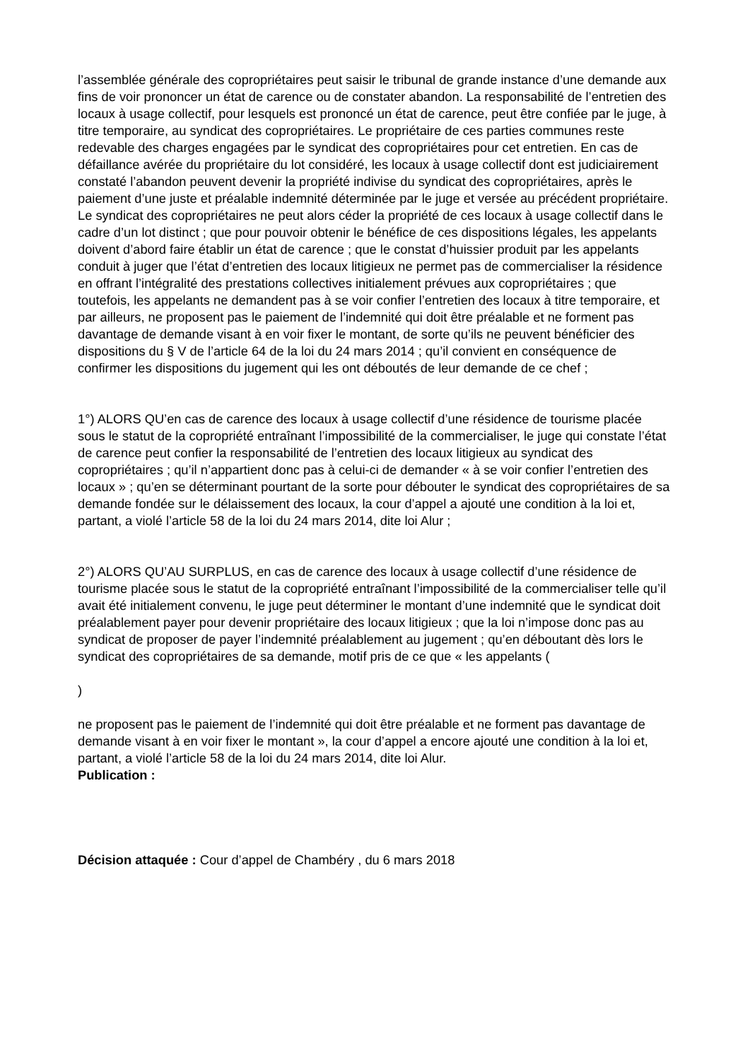l’assemblée générale des copropriétaires peut saisir le tribunal de grande instance d’une demande aux fins de voir prononcer un état de carence ou de constater abandon. La responsabilité de l’entretien des locaux à usage collectif, pour lesquels est prononcé un état de carence, peut être confiée par le juge, à titre temporaire, au syndicat des copropriétaires. Le propriétaire de ces parties communes reste redevable des charges engagées par le syndicat des copropriétaires pour cet entretien. En cas de défaillance avérée du propriétaire du lot considéré, les locaux à usage collectif dont est judiciairement constaté l’abandon peuvent devenir la propriété indivise du syndicat des copropriétaires, après le paiement d’une juste et préalable indemnité déterminée par le juge et versée au précédent propriétaire. Le syndicat des copropriétaires ne peut alors céder la propriété de ces locaux à usage collectif dans le cadre d’un lot distinct ; que pour pouvoir obtenir le bénéfice de ces dispositions légales, les appelants doivent d’abord faire établir un état de carence ; que le constat d’huissier produit par les appelants conduit à juger que l’état d’entretien des locaux litigieux ne permet pas de commercialiser la résidence en offrant l’intégralité des prestations collectives initialement prévues aux copropriétaires ; que toutefois, les appelants ne demandent pas à se voir confier l’entretien des locaux à titre temporaire, et par ailleurs, ne proposent pas le paiement de l’indemnité qui doit être préalable et ne forment pas davantage de demande visant à en voir fixer le montant, de sorte qu’ils ne peuvent bénéficier des dispositions du § V de l’article 64 de la loi du 24 mars 2014 ; qu’il convient en conséquence de confirmer les dispositions du jugement qui les ont déboutés de leur demande de ce chef ;
1°) ALORS QU’en cas de carence des locaux à usage collectif d’une résidence de tourisme placée sous le statut de la copropriété entraînant l’impossibilité de la commercialiser, le juge qui constate l’état de carence peut confier la responsabilité de l’entretien des locaux litigieux au syndicat des copropriétaires ; qu’il n’appartient donc pas à celui-ci de demander « à se voir confier l’entretien des locaux » ; qu’en se déterminant pourtant de la sorte pour débouter le syndicat des copropriétaires de sa demande fondée sur le délaissement des locaux, la cour d’appel a ajouté une condition à la loi et, partant, a violé l’article 58 de la loi du 24 mars 2014, dite loi Alur ;
2°) ALORS QU’AU SURPLUS, en cas de carence des locaux à usage collectif d’une résidence de tourisme placée sous le statut de la copropriété entraînant l’impossibilité de la commercialiser telle qu’il avait été initialement convenu, le juge peut déterminer le montant d’une indemnité que le syndicat doit préalablement payer pour devenir propriétaire des locaux litigieux ; que la loi n’impose donc pas au syndicat de proposer de payer l’indemnité préalablement au jugement ; qu’en déboutant dès lors le syndicat des copropriétaires de sa demande, motif pris de ce que « les appelants (
)
ne proposent pas le paiement de l’indemnité qui doit être préalable et ne forment pas davantage de demande visant à en voir fixer le montant », la cour d’appel a encore ajouté une condition à la loi et, partant, a violé l’article 58 de la loi du 24 mars 2014, dite loi Alur.
Publication :
Décision attaquée : Cour d’appel de Chambéry , du 6 mars 2018